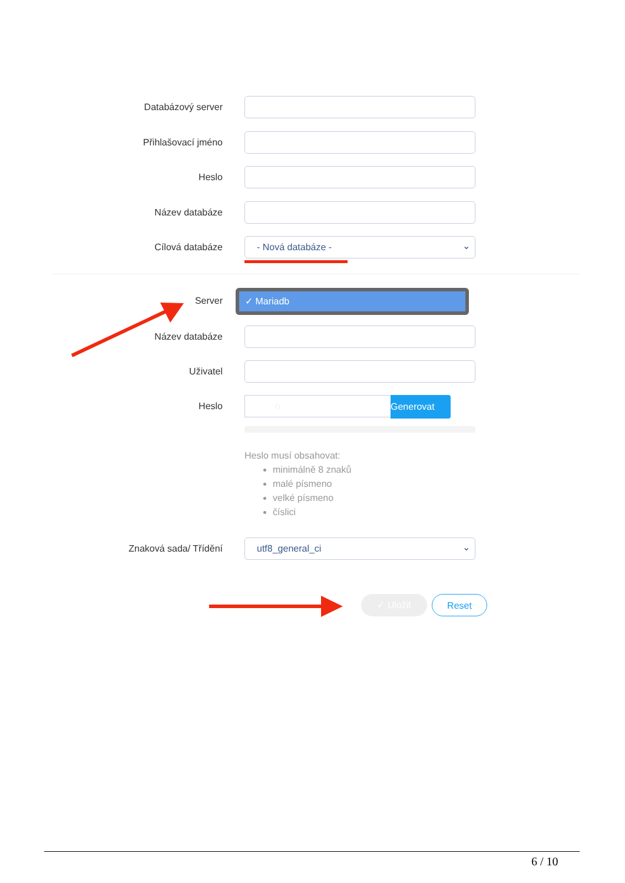Databázový server
Přihlašovací jméno
Heslo
Název databáze
Cílová databáze
- Nová databáze - ⌄
Server
✓ Mariadb
Název databáze
Uživatel
Heslo
◌ Generovat
Heslo musí obsahovat:
minimálně 8 znaků
malé písmeno
velké písmeno
číslici
Znaková sada/ Třídění
utf8_general_ci ⌄
✓ Uložit Reset
6 / 10